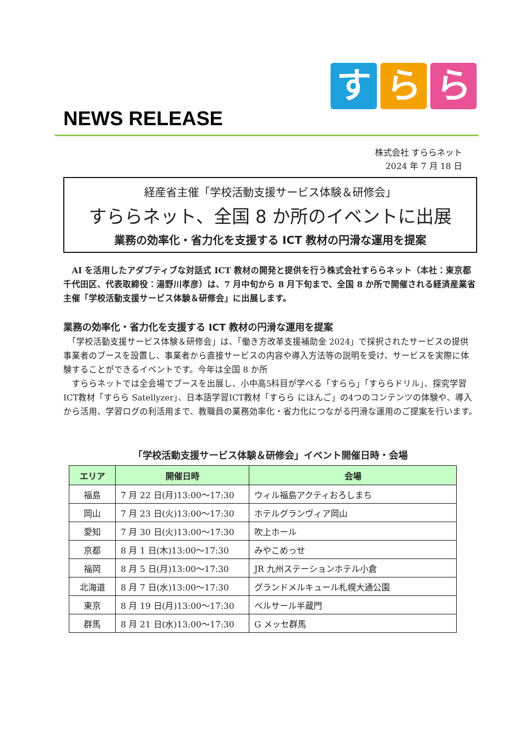す ら ら
NEWS RELEASE
株式会社 すららネット
2024 年 7 月 18 日
経産省主催「学校活動支援サービス体験＆研修会」
すららネット、全国 8 か所のイベントに出展
業務の効率化・省力化を支援する ICT 教材の円滑な運用を提案
　AI を活用したアダプティブな対話式 ICT 教材の開発と提供を行う株式会社すららネット（本社：東京都千代田区、代表取締役：湯野川孝彦）は、7 月中旬から 8 月下旬まで、全国 8 か所で開催される経済産業省主催「学校活動支援サービス体験＆研修会」に出展します。
業務の効率化・省力化を支援する ICT 教材の円滑な運用を提案
　「学校活動支援サービス体験＆研修会」は、「働き方改革支援補助金 2024」で採択されたサービスの提供事業者のブースを設置し、事業者から直接サービスの内容や導入方法等の説明を受け、サービスを実際に体験することができるイベントです。今年は全国 8 か所
　すららネットでは全会場でブースを出展し、小中高5科目が学べる「すらら」「すららドリル」、探究学習ICT教材「すらら Satellyzer」、日本語学習ICT教材「すらら にほんご」の4つのコンテンツの体験や、導入から活用、学習ログの利活用まで、教職員の業務効率化・省力化につながる円滑な運用のご提案を行います。
「学校活動支援サービス体験＆研修会」イベント開催日時・会場
| エリア | 開催日時 | 会場 |
| --- | --- | --- |
| 福島 | 7 月 22 日(月)13:00～17:30 | ウィル福島アクティおろしまち |
| 岡山 | 7 月 23 日(火)13:00～17:30 | ホテルグランヴィア岡山 |
| 愛知 | 7 月 30 日(火)13:00～17:30 | 吹上ホール |
| 京都 | 8 月 1 日(木)13:00～17:30 | みやこめっせ |
| 福岡 | 8 月 5 日(月)13:00～17:30 | JR 九州ステーションホテル小倉 |
| 北海道 | 8 月 7 日(水)13:00～17:30 | グランドメルキュール札幌大通公園 |
| 東京 | 8 月 19 日(月)13:00～17:30 | ベルサール半蔵門 |
| 群馬 | 8 月 21 日(水)13:00～17:30 | G メッセ群馬 |